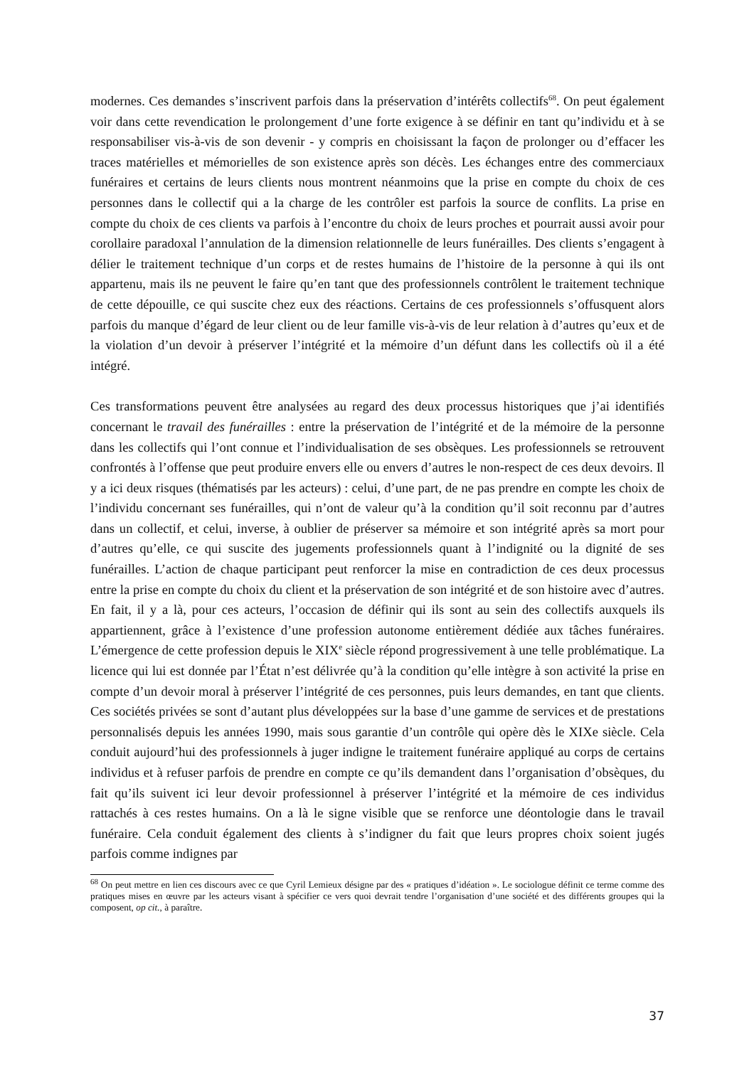modernes. Ces demandes s’inscrivent parfois dans la préservation d’intérêts collectifs<sup>68</sup>. On peut également voir dans cette revendication le prolongement d’une forte exigence à se définir en tant qu’individu et à se responsabiliser vis-à-vis de son devenir - y compris en choisissant la façon de prolonger ou d’effacer les traces matérielles et mémorielles de son existence après son décès. Les échanges entre des commerciaux funéraires et certains de leurs clients nous montrent néanmoins que la prise en compte du choix de ces personnes dans le collectif qui a la charge de les contrôler est parfois la source de conflits. La prise en compte du choix de ces clients va parfois à l’encontre du choix de leurs proches et pourrait aussi avoir pour corollaire paradoxal l’annulation de la dimension relationnelle de leurs funérailles. Des clients s’engagent à délier le traitement technique d’un corps et de restes humains de l’histoire de la personne à qui ils ont appartenu, mais ils ne peuvent le faire qu’en tant que des professionnels contrôlent le traitement technique de cette dépouille, ce qui suscite chez eux des réactions. Certains de ces professionnels s’offusquent alors parfois du manque d’égard de leur client ou de leur famille vis-à-vis de leur relation à d’autres qu’eux et de la violation d’un devoir à préserver l’intégrité et la mémoire d’un défunt dans les collectifs où il a été intégré.
Ces transformations peuvent être analysées au regard des deux processus historiques que j’ai identifiés concernant le travail des funérailles : entre la préservation de l’intégrité et de la mémoire de la personne dans les collectifs qui l’ont connue et l’individualisation de ses obsèques. Les professionnels se retrouvent confrontés à l’offense que peut produire envers elle ou envers d’autres le non-respect de ces deux devoirs. Il y a ici deux risques (thématisés par les acteurs) : celui, d’une part, de ne pas prendre en compte les choix de l’individu concernant ses funérailles, qui n’ont de valeur qu’à la condition qu’il soit reconnu par d’autres dans un collectif, et celui, inverse, à oublier de préserver sa mémoire et son intégrité après sa mort pour d’autres qu’elle, ce qui suscite des jugements professionnels quant à l’indignité ou la dignité de ses funérailles. L’action de chaque participant peut renforcer la mise en contradiction de ces deux processus entre la prise en compte du choix du client et la préservation de son intégrité et de son histoire avec d’autres. En fait, il y a là, pour ces acteurs, l’occasion de définir qui ils sont au sein des collectifs auxquels ils appartiennent, grâce à l’existence d’une profession autonome entièrement dédiée aux tâches funéraires. L’émergence de cette profession depuis le XIX<sup>e</sup> siècle répond progressivement à une telle problématique. La licence qui lui est donnée par l’État n’est délivrée qu’à la condition qu’elle intègre à son activité la prise en compte d’un devoir moral à préserver l’intégrité de ces personnes, puis leurs demandes, en tant que clients. Ces sociétés privées se sont d’autant plus développées sur la base d’une gamme de services et de prestations personnalisés depuis les années 1990, mais sous garantie d’un contrôle qui opère dès le XIXe siècle. Cela conduit aujourd’hui des professionnels à juger indigne le traitement funéraire appliqué au corps de certains individus et à refuser parfois de prendre en compte ce qu’ils demandent dans l’organisation d’obsèques, du fait qu’ils suivent ici leur devoir professionnel à préserver l’intégrité et la mémoire de ces individus rattachés à ces restes humains. On a là le signe visible que se renforce une déontologie dans le travail funéraire. Cela conduit également des clients à s’indigner du fait que leurs propres choix soient jugés parfois comme indignes par
<sup>68</sup> On peut mettre en lien ces discours avec ce que Cyril Lemieux désigne par des « pratiques d’idéation ». Le sociologue définit ce terme comme des pratiques mises en œuvre par les acteurs visant à spécifier ce vers quoi devrait tendre l’organisation d’une société et des différents groupes qui la composent, op cit., à paraître.
37